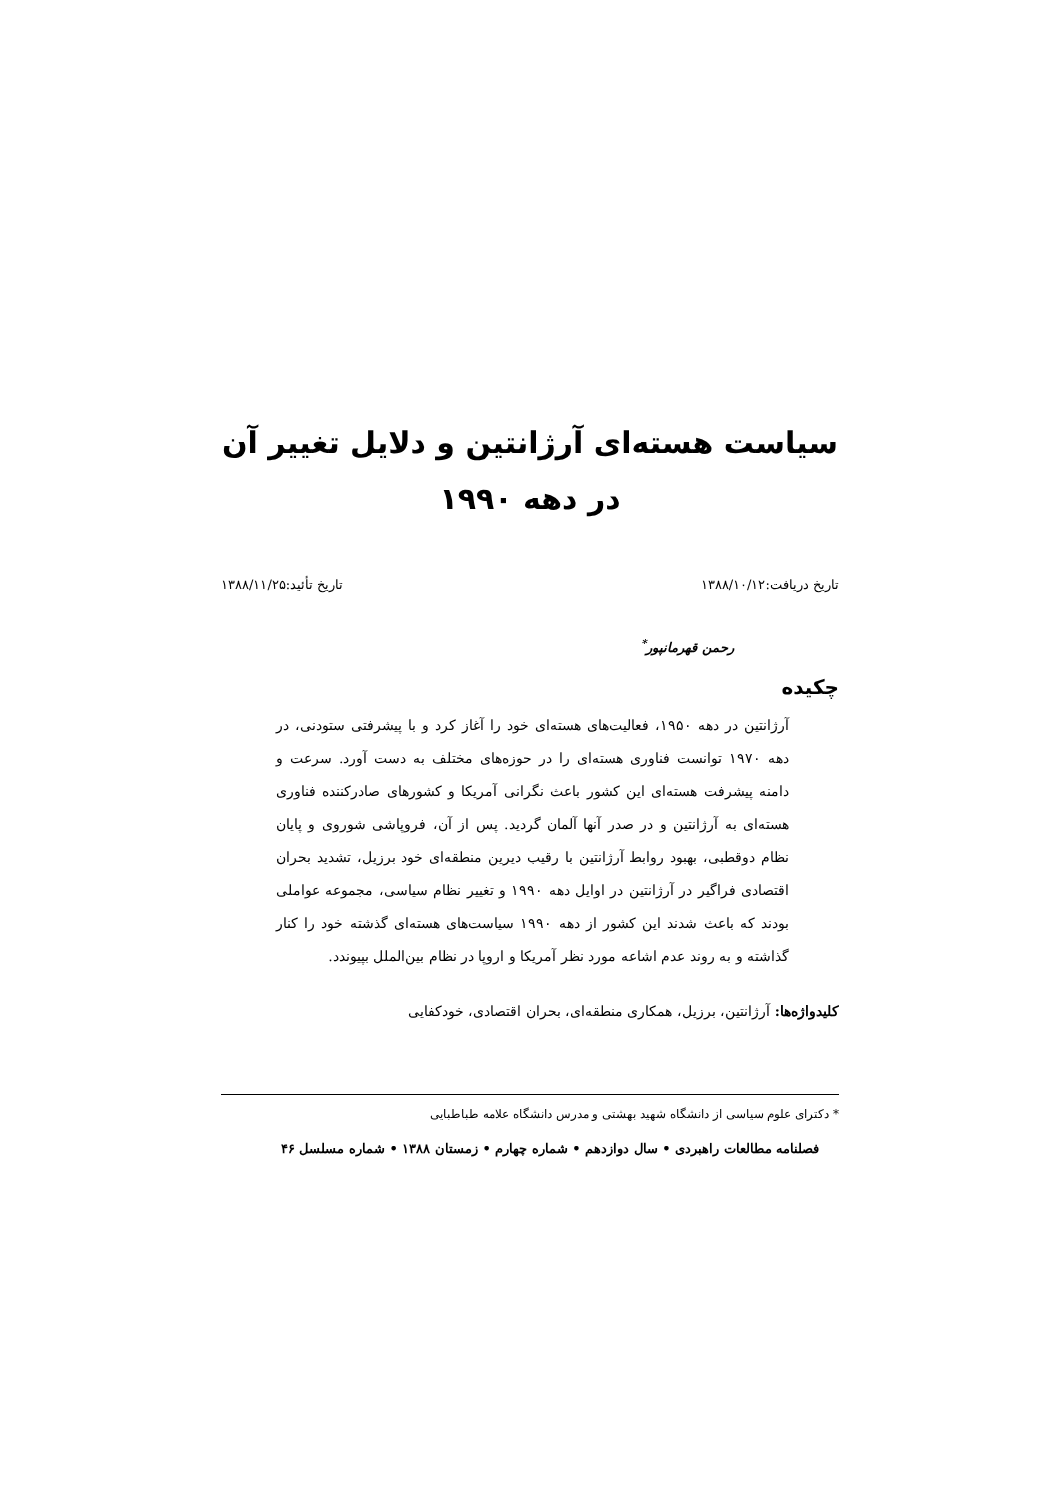سیاست هسته‌ای آرژانتین و دلایل تغییر آن
در دهه ۱۹۹۰
تاریخ دریافت:۱۳۸۸/۱۰/۱۲ تاریخ تأئید:۱۳۸۸/۱۱/۲۵
رحمن قهرمانپور<sup>*</sup>
چکیده
آرژانتین در دهه ۱۹۵۰، فعالیت‌های هسته‌ای خود را آغاز کرد و با پیشرفتی ستودنی، در دهه ۱۹۷۰ توانست فناوری هسته‌ای را در حوزه‌های مختلف به دست آورد. سرعت و دامنه پیشرفت هسته‌ای این کشور باعث نگرانی آمریکا و کشورهای صادرکننده فناوری هسته‌ای به آرژانتین و در صدر آنها آلمان گردید. پس از آن، فروپاشی شوروی و پایان نظام دوقطبی، بهبود روابط آرژانتین با رقیب دیرین منطقه‌ای خود برزیل، تشدید بحران اقتصادی فراگیر در آرژانتین در اوایل دهه ۱۹۹۰ و تغییر نظام سیاسی، مجموعه عواملی بودند که باعث شدند این کشور از دهه ۱۹۹۰ سیاست‌های هسته‌ای گذشته خود را کنار گذاشته و به روند عدم اشاعه مورد نظر آمریکا و اروپا در نظام بین‌الملل بپیوندد.
کلیدواژه‌ها: آرژانتین، برزیل، همکاری منطقه‌ای، بحران اقتصادی، خودکفایی
* دکترای علوم سیاسی از دانشگاه شهید بهشتی و مدرس دانشگاه علامه طباطبایی
فصلنامه مطالعات راهبردی • سال دوازدهم • شماره چهارم • زمستان ۱۳۸۸ • شماره مسلسل ۴۶